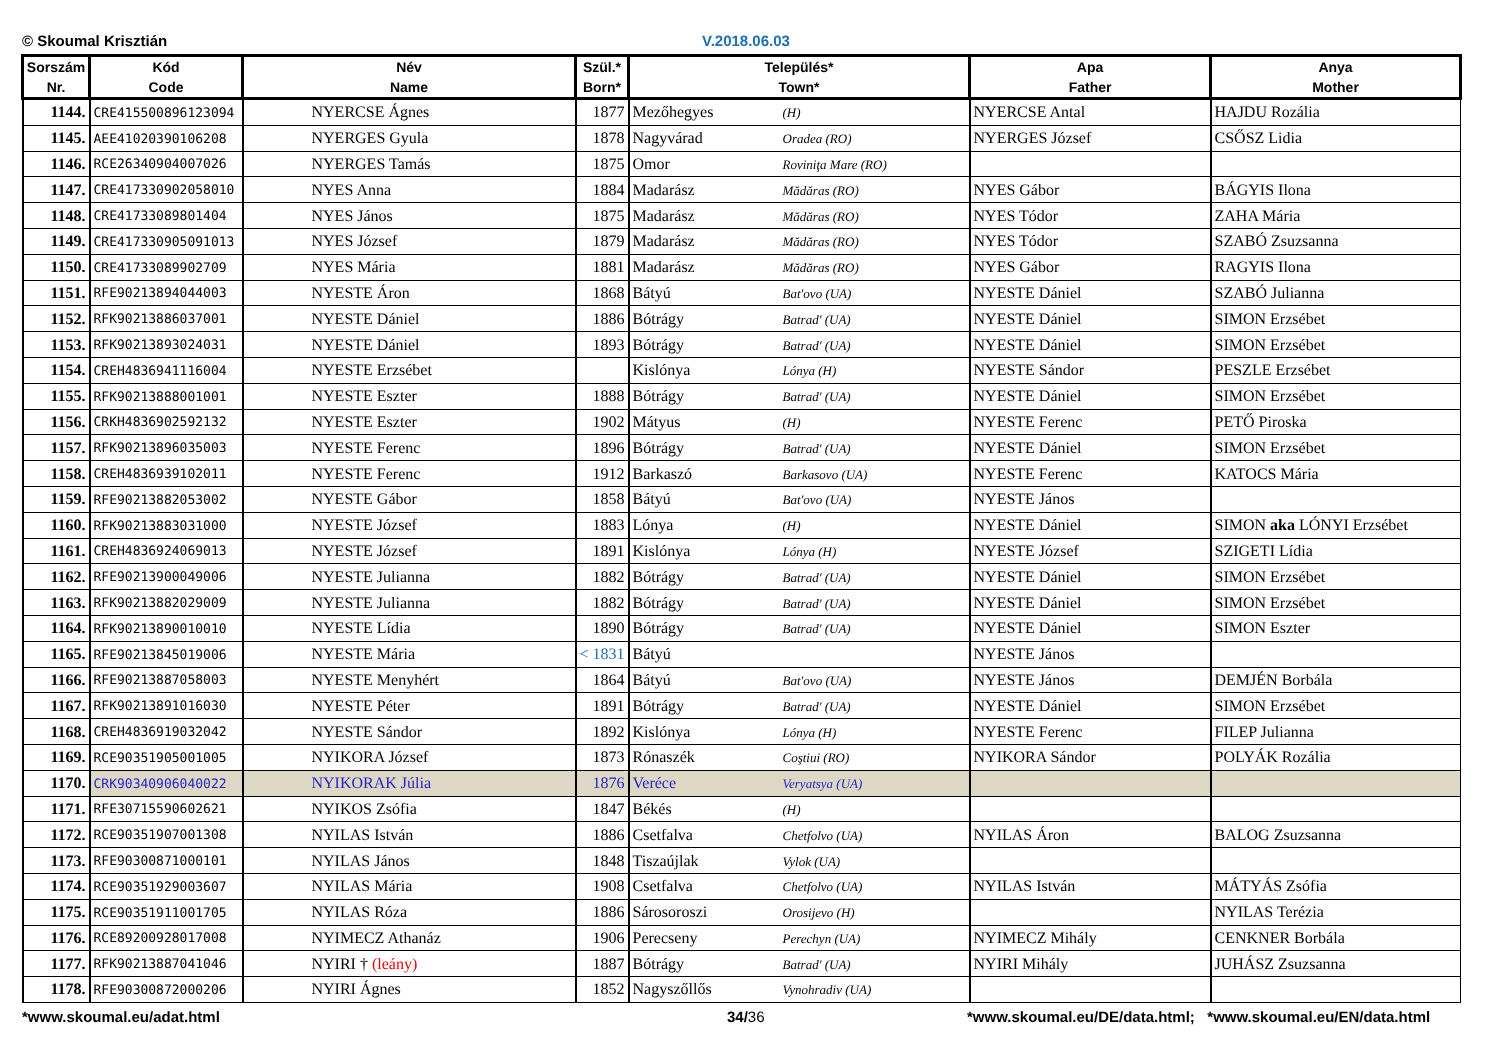© Skoumal Krisztián V.2018.06.03
| Sorszám Nr. | Kód Code | Név Name | Szül.* Born* | Település* Town* | Apa Father | Anya Mother |
| --- | --- | --- | --- | --- | --- | --- |
| 1144. | CRE415500896123094 | NYERCSE Ágnes | 1877 | Mezőhegyes (H) | NYERCSE Antal | HAJDU Rozália |
| 1145. | AEE41020390106208 | NYERGES Gyula | 1878 | Nagyvárad Oradea (RO) | NYERGES József | CSŐSZ Lidia |
| 1146. | RCE26340904007026 | NYERGES Tamás | 1875 | Omor Roviniţa Mare (RO) | | |
| 1147. | CRE417330902058010 | NYES Anna | 1884 | Madarász Mădăras (RO) | NYES Gábor | BÁGYIS Ilona |
| 1148. | CRE41733089801404 | NYES János | 1875 | Madarász Mădăras (RO) | NYES Tódor | ZAHA Mária |
| 1149. | CRE417330905091013 | NYES József | 1879 | Madarász Mădăras (RO) | NYES Tódor | SZABÓ Zsuzsanna |
| 1150. | CRE41733089902709 | NYES Mária | 1881 | Madarász Mădăras (RO) | NYES Gábor | RAGYIS Ilona |
| 1151. | RFE90213894044003 | NYESTE Áron | 1868 | Bátyú Bat'ovo (UA) | NYESTE Dániel | SZABÓ Julianna |
| 1152. | RFK90213886037001 | NYESTE Dániel | 1886 | Bótrágy Batrad' (UA) | NYESTE Dániel | SIMON Erzsébet |
| 1153. | RFK90213893024031 | NYESTE Dániel | 1893 | Bótrágy Batrad' (UA) | NYESTE Dániel | SIMON Erzsébet |
| 1154. | CREH4836941116004 | NYESTE Erzsébet | | Kislónya Lónya (H) | NYESTE Sándor | PESZLE Erzsébet |
| 1155. | RFK90213888001001 | NYESTE Eszter | 1888 | Bótrágy Batrad' (UA) | NYESTE Dániel | SIMON Erzsébet |
| 1156. | CRKH4836902592132 | NYESTE Eszter | 1902 | Mátyus (H) | NYESTE Ferenc | PETŐ Piroska |
| 1157. | RFK90213896035003 | NYESTE Ferenc | 1896 | Bótrágy Batrad' (UA) | NYESTE Dániel | SIMON Erzsébet |
| 1158. | CREH4836939102011 | NYESTE Ferenc | 1912 | Barkaszó Barkasovo (UA) | NYESTE Ferenc | KATOCS Mária |
| 1159. | RFE90213882053002 | NYESTE Gábor | 1858 | Bátyú Bat'ovo (UA) | NYESTE János | |
| 1160. | RFK90213883031000 | NYESTE József | 1883 | Lónya (H) | NYESTE Dániel | SIMON aka LÓNYI Erzsébet |
| 1161. | CREH4836924069013 | NYESTE József | 1891 | Kislónya Lónya (H) | NYESTE József | SZIGETI Lídia |
| 1162. | RFE90213900049006 | NYESTE Julianna | 1882 | Bótrágy Batrad' (UA) | NYESTE Dániel | SIMON Erzsébet |
| 1163. | RFK90213882029009 | NYESTE Julianna | 1882 | Bótrágy Batrad' (UA) | NYESTE Dániel | SIMON Erzsébet |
| 1164. | RFK90213890010010 | NYESTE Lídia | 1890 | Bótrágy Batrad' (UA) | NYESTE Dániel | SIMON Eszter |
| 1165. | RFE90213845019006 | NYESTE Mária | < 1831 | Bátyú | NYESTE János | |
| 1166. | RFE90213887058003 | NYESTE Menyhért | 1864 | Bátyú Bat'ovo (UA) | NYESTE János | DEMJÉN Borbála |
| 1167. | RFK90213891016030 | NYESTE Péter | 1891 | Bótrágy Batrad' (UA) | NYESTE Dániel | SIMON Erzsébet |
| 1168. | CREH4836919032042 | NYESTE Sándor | 1892 | Kislónya Lónya (H) | NYESTE Ferenc | FILEP Julianna |
| 1169. | RCE90351905001005 | NYIKORA József | 1873 | Rónaszék Coştiui (RO) | NYIKORA Sándor | POLYÁK Rozália |
| 1170. | CRK90340906040022 | NYIKORAK Júlia | 1876 | Veréce Veryatsya (UA) | | |
| 1171. | RFE30715590602621 | NYIKOS Zsófia | 1847 | Békés (H) | | |
| 1172. | RCE90351907001308 | NYILAS István | 1886 | Csetfalva Chetfolvo (UA) | NYILAS Áron | BALOG Zsuzsanna |
| 1173. | RFE90300871000101 | NYILAS János | 1848 | Tiszaújlak Vylok (UA) | | |
| 1174. | RCE90351929003607 | NYILAS Mária | 1908 | Csetfalva Chetfolvo (UA) | NYILAS István | MÁTYÁS Zsófia |
| 1175. | RCE90351911001705 | NYILAS Róza | 1886 | Sárosoroszi Orosijevo (H) | | NYILAS Terézia |
| 1176. | RCE89200928017008 | NYIMECZ Athanáz | 1906 | Perecseny Perechyn (UA) | NYIMECZ Mihály | CENKNER Borbála |
| 1177. | RFK90213887041046 | NYIRI † (leány) | 1887 | Bótrágy Batrad' (UA) | NYIRI Mihály | JUHÁSZ Zsuzsanna |
| 1178. | RFE90300872000206 | NYIRI Ágnes | 1852 | Nagyszőllős Vynohradiv (UA) | | |
*www.skoumal.eu/adat.html 34/36 *www.skoumal.eu/DE/data.html; *www.skoumal.eu/EN/data.html